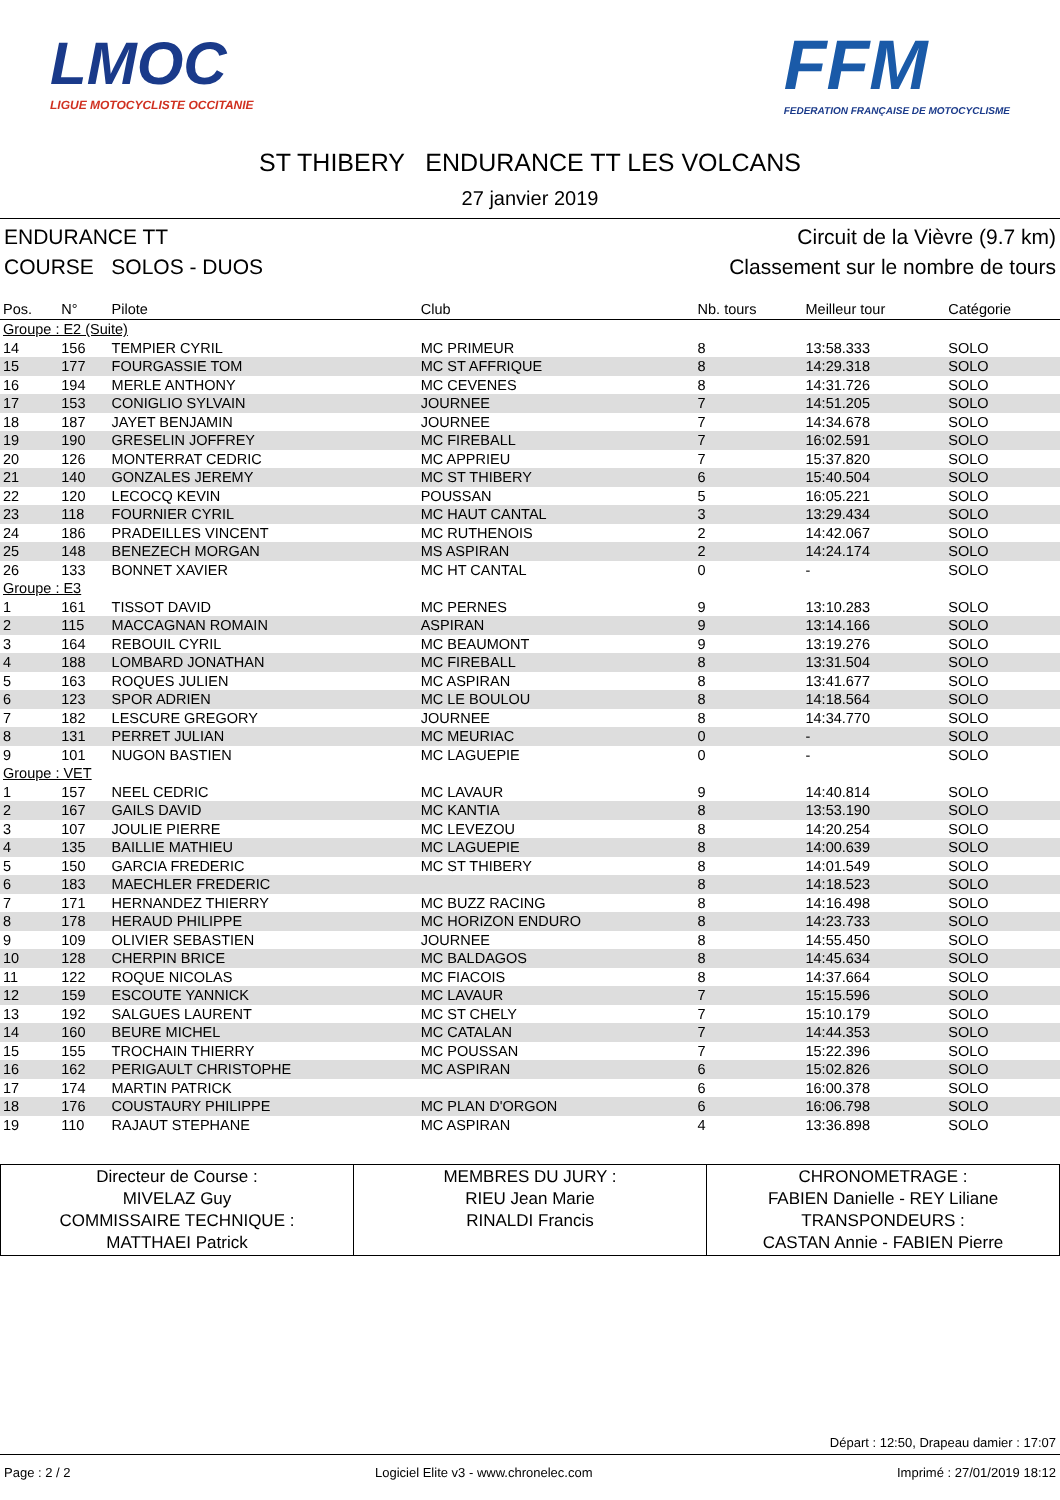LMOC
LIGUE MOTOCYCLISTE OCCITANIE
FFM
FEDERATION FRANÇAISE DE MOTOCYCLISME
ST THIBERY ENDURANCE TT LES VOLCANS
27 janvier 2019
ENDURANCE TT Circuit de la Vièvre (9.7 km)
COURSE SOLOS - DUOS Classement sur le nombre de tours
| Pos. | N° | Pilote | Club | Nb. tours | Meilleur tour | Catégorie |
| --- | --- | --- | --- | --- | --- | --- |
| Groupe : E2 (Suite) | | | | | | |
| 14 | 156 | TEMPIER CYRIL | MC PRIMEUR | 8 | 13:58.333 | SOLO |
| 15 | 177 | FOURGASSIE TOM | MC ST AFFRIQUE | 8 | 14:29.318 | SOLO |
| 16 | 194 | MERLE ANTHONY | MC CEVENES | 8 | 14:31.726 | SOLO |
| 17 | 153 | CONIGLIO SYLVAIN | JOURNEE | 7 | 14:51.205 | SOLO |
| 18 | 187 | JAYET BENJAMIN | JOURNEE | 7 | 14:34.678 | SOLO |
| 19 | 190 | GRESELIN JOFFREY | MC FIREBALL | 7 | 16:02.591 | SOLO |
| 20 | 126 | MONTERRAT CEDRIC | MC APPRIEU | 7 | 15:37.820 | SOLO |
| 21 | 140 | GONZALES JEREMY | MC ST THIBERY | 6 | 15:40.504 | SOLO |
| 22 | 120 | LECOCQ KEVIN | POUSSAN | 5 | 16:05.221 | SOLO |
| 23 | 118 | FOURNIER CYRIL | MC HAUT CANTAL | 3 | 13:29.434 | SOLO |
| 24 | 186 | PRADEILLES VINCENT | MC RUTHENOIS | 2 | 14:42.067 | SOLO |
| 25 | 148 | BENEZECH MORGAN | MS ASPIRAN | 2 | 14:24.174 | SOLO |
| 26 | 133 | BONNET XAVIER | MC HT CANTAL | 0 | - | SOLO |
| Groupe : E3 | | | | | | |
| 1 | 161 | TISSOT DAVID | MC PERNES | 9 | 13:10.283 | SOLO |
| 2 | 115 | MACCAGNAN ROMAIN | ASPIRAN | 9 | 13:14.166 | SOLO |
| 3 | 164 | REBOUIL CYRIL | MC BEAUMONT | 9 | 13:19.276 | SOLO |
| 4 | 188 | LOMBARD JONATHAN | MC FIREBALL | 8 | 13:31.504 | SOLO |
| 5 | 163 | ROQUES JULIEN | MC ASPIRAN | 8 | 13:41.677 | SOLO |
| 6 | 123 | SPOR ADRIEN | MC LE BOULOU | 8 | 14:18.564 | SOLO |
| 7 | 182 | LESCURE GREGORY | JOURNEE | 8 | 14:34.770 | SOLO |
| 8 | 131 | PERRET JULIAN | MC MEURIAC | 0 | - | SOLO |
| 9 | 101 | NUGON BASTIEN | MC LAGUEPIE | 0 | - | SOLO |
| Groupe : VET | | | | | | |
| 1 | 157 | NEEL CEDRIC | MC LAVAUR | 9 | 14:40.814 | SOLO |
| 2 | 167 | GAILS DAVID | MC KANTIA | 8 | 13:53.190 | SOLO |
| 3 | 107 | JOULIE PIERRE | MC LEVEZOU | 8 | 14:20.254 | SOLO |
| 4 | 135 | BAILLIE MATHIEU | MC LAGUEPIE | 8 | 14:00.639 | SOLO |
| 5 | 150 | GARCIA FREDERIC | MC ST THIBERY | 8 | 14:01.549 | SOLO |
| 6 | 183 | MAECHLER FREDERIC | | 8 | 14:18.523 | SOLO |
| 7 | 171 | HERNANDEZ THIERRY | MC BUZZ RACING | 8 | 14:16.498 | SOLO |
| 8 | 178 | HERAUD PHILIPPE | MC HORIZON ENDURO | 8 | 14:23.733 | SOLO |
| 9 | 109 | OLIVIER SEBASTIEN | JOURNEE | 8 | 14:55.450 | SOLO |
| 10 | 128 | CHERPIN BRICE | MC BALDAGOS | 8 | 14:45.634 | SOLO |
| 11 | 122 | ROQUE NICOLAS | MC FIACOIS | 8 | 14:37.664 | SOLO |
| 12 | 159 | ESCOUTE YANNICK | MC LAVAUR | 7 | 15:15.596 | SOLO |
| 13 | 192 | SALGUES LAURENT | MC ST CHELY | 7 | 15:10.179 | SOLO |
| 14 | 160 | BEURE MICHEL | MC CATALAN | 7 | 14:44.353 | SOLO |
| 15 | 155 | TROCHAIN THIERRY | MC POUSSAN | 7 | 15:22.396 | SOLO |
| 16 | 162 | PERIGAULT CHRISTOPHE | MC ASPIRAN | 6 | 15:02.826 | SOLO |
| 17 | 174 | MARTIN PATRICK | | 6 | 16:00.378 | SOLO |
| 18 | 176 | COUSTAURY PHILIPPE | MC PLAN D'ORGON | 6 | 16:06.798 | SOLO |
| 19 | 110 | RAJAUT STEPHANE | MC ASPIRAN | 4 | 13:36.898 | SOLO |
| Directeur de Course : MIVELAZ Guy COMMISSAIRE TECHNIQUE : MATTHAEI Patrick | MEMBRES DU JURY : RIEU Jean Marie RINALDI Francis | CHRONOMETRAGE : FABIEN Danielle - REY Liliane TRANSPONDEURS : CASTAN Annie - FABIEN Pierre |
Départ : 12:50, Drapeau damier : 17:07
Page : 2 / 2 Logiciel Elite v3 - www.chronelec.com Imprimé : 27/01/2019 18:12